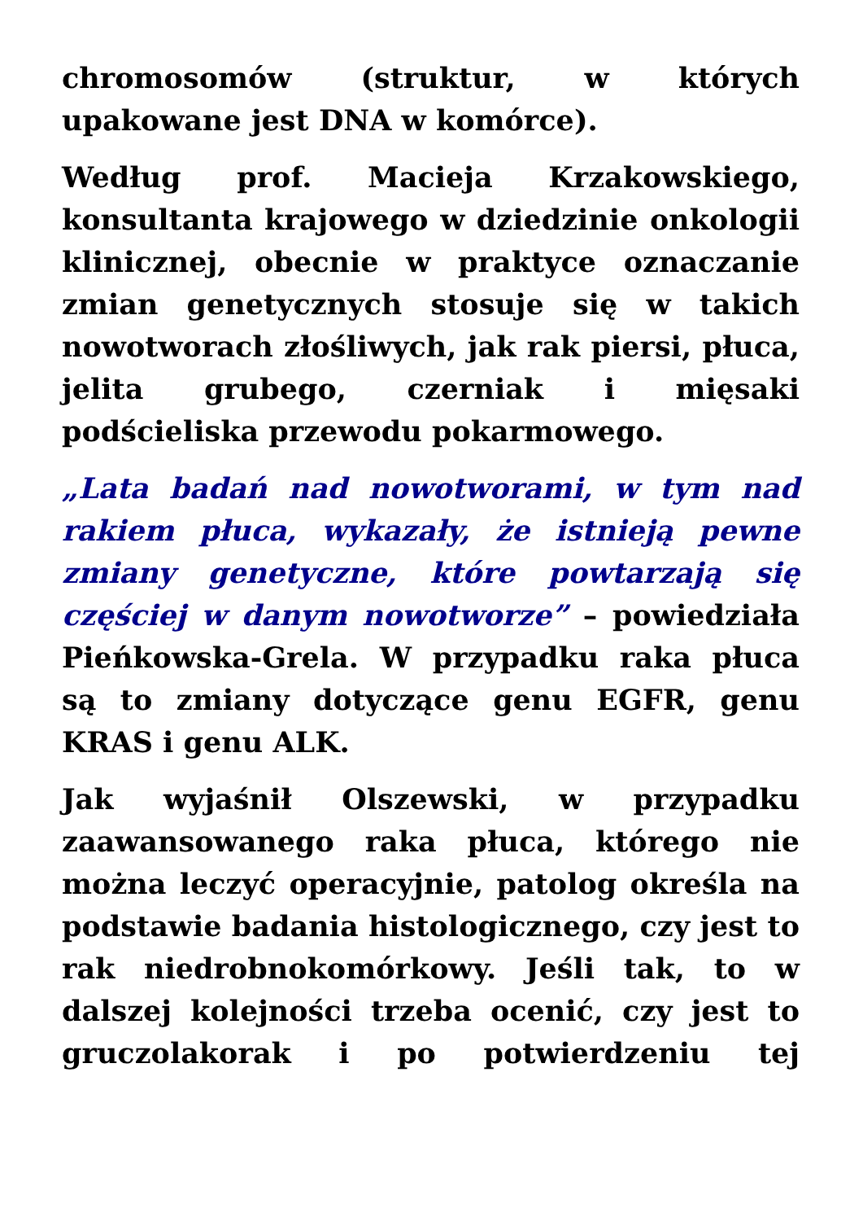chromosomów (struktur, w których upakowane jest DNA w komórce).
Według prof. Macieja Krzakowskiego, konsultanta krajowego w dziedzinie onkologii klinicznej, obecnie w praktyce oznaczanie zmian genetycznych stosuje się w takich nowotworach złośliwych, jak rak piersi, płuca, jelita grubego, czerniak i mięsaki podścieliska przewodu pokarmowego.
„Lata badań nad nowotworami, w tym nad rakiem płuca, wykazały, że istnieją pewne zmiany genetyczne, które powtarzają się częściej w danym nowotworze” – powiedziała Pieńkowska-Grela. W przypadku raka płuca są to zmiany dotyczące genu EGFR, genu KRAS i genu ALK.
Jak wyjaśnił Olszewski, w przypadku zaawansowanego raka płuca, którego nie można leczyć operacyjnie, patolog określa na podstawie badania histologicznego, czy jest to rak niedrobnokomórkowy. Jeśli tak, to w dalszej kolejności trzeba ocenić, czy jest to gruczolakorak i po potwierdzeniu tej